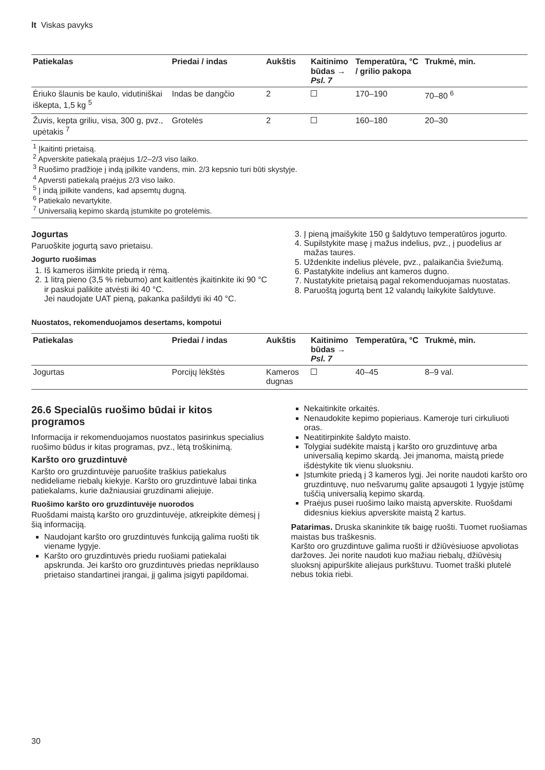lt Viskas pavyks
| Patiekalas | Priedai / indas | Aukštis | Kaitinimo būdas → Psl. 7 | Temperatūra, °C / grilio pakopa | Trukmė, min. |
| --- | --- | --- | --- | --- | --- |
| Ėriuko šlaunis be kaulo, vidutiniškai iškepta, 1,5 kg <sup>5</sup> | Indas be dangčio | 2 | | 170–190 | 70–80 <sup>6</sup> |
| Žuvis, kepta griliu, visa, 300 g, pvz., upėtakis <sup>7</sup> | Grotelės | 2 | | 160–180 | 20–30 |
| <sup>1</sup> Įkaitinti prietaisą. <sup>2</sup> Apverskite patiekalą praėjus 1/2–2/3 viso laiko. <sup>3</sup> Ruošimo pradžioje į indą įpilkite vandens, min. 2/3 kepsnio turi būti skystyje. <sup>4</sup> Apversti patiekalą praėjus 2/3 viso laiko. <sup>5</sup> Į indą įpilkite vandens, kad apsemtų dugną. <sup>6</sup> Patiekalo nevartykite. <sup>7</sup> Universalią kepimo skardą įstumkite po grotelėmis. | | | | | |
Jogurtas
Paruoškite jogurtą savo prietaisu.
Jogurto ruošimas
1. Iš kameros išimkite priedą ir rėmą.
2. 1 litrą pieno (3,5 % riebumo) ant kaitlentės įkaitinkite iki 90 °C ir paskui palikite atvėsti iki 40 °C.
Jei naudojate UAT pieną, pakanka pašildyti iki 40 °C.
3. Į pieną įmaišykite 150 g šaldytuvo temperatūros jogurto.
4. Supilstykite masę į mažus indelius, pvz., į puodelius ar mažas taures.
5. Uždenkite indelius plėvele, pvz., palaikančia šviežumą.
6. Pastatykite indelius ant kameros dugno.
7. Nustatykite prietaisą pagal rekomenduojamas nuostatas.
8. Paruoštą jogurtą bent 12 valandų laikykite šaldytuve.
Nuostatos, rekomenduojamos desertams, kompotui
| Patiekalas | Priedai / indas | Aukštis | Kaitinimo būdas → Psl. 7 | Temperatūra, °C | Trukmė, min. |
| --- | --- | --- | --- | --- | --- |
| Jogurtas | Porcijų lėkštės | Kameros dugnas | | 40–45 | 8–9 val. |
26.6 Specialūs ruošimo būdai ir kitos programos
Informacija ir rekomenduojamos nuostatos pasirinkus specialius ruošimo būdus ir kitas programas, pvz., lėtą troškinimą.
Karšto oro gruzdintuvė
Karšto oro gruzdintuvėje paruošite traškius patiekalus nedideliame riebalų kiekyje. Karšto oro gruzdintuvė labai tinka patiekalams, kurie dažniausiai gruzdinami aliejuje.
Ruošimo karšto oro gruzdintuvėje nuorodos
Ruošdami maistą karšto oro gruzdintuvėje, atkreipkite dėmesį į šią informaciją.
Naudojant karšto oro gruzdintuvės funkciją galima ruošti tik viename lygyje.
Karšto oro gruzdintuvės priedu ruošiami patiekalai apskrunda. Jei karšto oro gruzdintuvės priedas nepriklauso prietaiso standartinei įrangai, jį galima įsigyti papildomai.
Nekaitinkite orkaitės.
Nenaudokite kepimo popieriaus. Kameroje turi cirkuliuoti oras.
Neatitirpinkite šaldyto maisto.
Tolygiai sudėkite maistą į karšto oro gruzdintuvę arba universalią kepimo skardą. Jei įmanoma, maistą priede išdėstykite tik vienu sluoksniu.
Įstumkite priedą į 3 kameros lygį. Jei norite naudoti karšto oro gruzdintuvę, nuo nešvarumų galite apsaugoti 1 lygyje įstūmę tuščią universalią kepimo skardą.
Praėjus pusei ruošimo laiko maistą apverskite. Ruošdami didesnius kiekius apverskite maistą 2 kartus.
Patarimas. Druska skaninkite tik baigę ruošti. Tuomet ruošiamas maistas bus traškesnis.
Karšto oro gruzdintuve galima ruošti ir džiūvėsiuose apvoliotas daržoves. Jei norite naudoti kuo mažiau riebalų, džiūvėsių sluoksnį apipurškite aliejaus purkštuvu. Tuomet traški plutelė nebus tokia riebi.
30